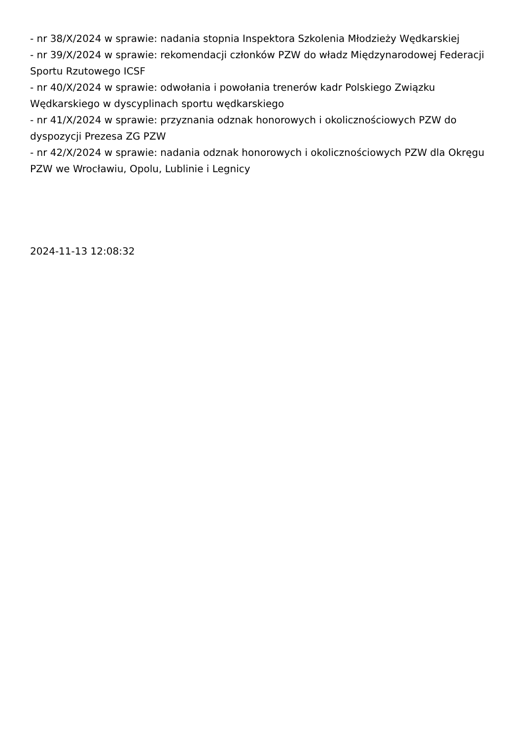- nr 38/X/2024 w sprawie: nadania stopnia Inspektora Szkolenia Młodzieży Wędkarskiej
- nr 39/X/2024 w sprawie: rekomendacji członków PZW do władz Międzynarodowej Federacji Sportu Rzutowego ICSF
- nr 40/X/2024 w sprawie: odwołania i powołania trenerów kadr Polskiego Związku Wędkarskiego w dyscyplinach sportu wędkarskiego
- nr 41/X/2024 w sprawie: przyznania odznak honorowych i okolicznościowych PZW do dyspozycji Prezesa ZG PZW
- nr 42/X/2024 w sprawie: nadania odznak honorowych i okolicznościowych PZW dla Okręgu PZW we Wrocławiu, Opolu, Lublinie i Legnicy
2024-11-13 12:08:32